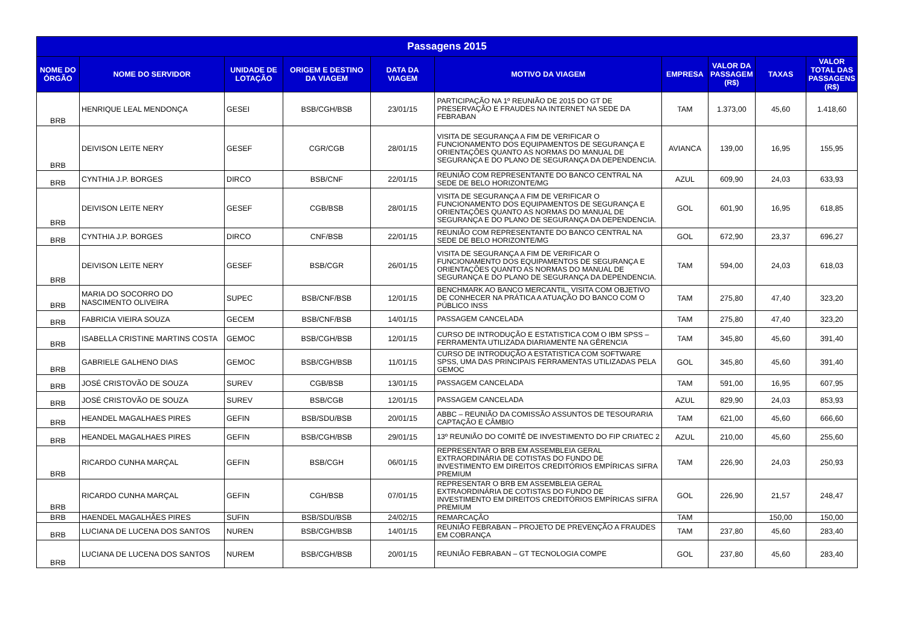| Passagens 2015 | | | | | | | | | |
| --- | --- | --- | --- | --- | --- | --- | --- | --- | --- |
| NOME DO ÓRGÃO | NOME DO SERVIDOR | UNIDADE DE LOTAÇÃO | ORIGEM E DESTINO DA VIAGEM | DATA DA VIAGEM | MOTIVO DA VIAGEM | EMPRESA | VALOR DA PASSAGEM (R$) | TAXAS | VALOR TOTAL DAS PASSAGENS (R$) |
| BRB | HENRIQUE LEAL MENDONÇA | GESEI | BSB/CGH/BSB | 23/01/15 | PARTICIPAÇÃO NA 1º REUNIÃO DE 2015 DO GT DE PRESERVAÇÃO E FRAUDES NA INTERNET NA SEDE DA FEBRABAN | TAM | 1.373,00 | 45,60 | 1.418,60 |
| BRB | DEIVISON LEITE NERY | GESEF | CGR/CGB | 28/01/15 | VISITA DE SEGURANÇA A FIM DE VERIFICAR O FUNCIONAMENTO DOS EQUIPAMENTOS DE SEGURANÇA E ORIENTAÇÕES QUANTO AS NORMAS DO MANUAL DE SEGURANÇA E DO PLANO DE SEGURANÇA DA DEPENDENCIA. | AVIANCA | 139,00 | 16,95 | 155,95 |
| BRB | CYNTHIA J.P. BORGES | DIRCO | BSB/CNF | 22/01/15 | REUNIÃO COM REPRESENTANTE DO BANCO CENTRAL NA SEDE DE BELO HORIZONTE/MG | AZUL | 609,90 | 24,03 | 633,93 |
| BRB | DEIVISON LEITE NERY | GESEF | CGB/BSB | 28/01/15 | VISITA DE SEGURANÇA A FIM DE VERIFICAR O FUNCIONAMENTO DOS EQUIPAMENTOS DE SEGURANÇA E ORIENTAÇÕES QUANTO AS NORMAS DO MANUAL DE SEGURANÇA E DO PLANO DE SEGURANÇA DA DEPENDENCIA. | GOL | 601,90 | 16,95 | 618,85 |
| BRB | CYNTHIA J.P. BORGES | DIRCO | CNF/BSB | 22/01/15 | REUNIÃO COM REPRESENTANTE DO BANCO CENTRAL NA SEDE DE BELO HORIZONTE/MG | GOL | 672,90 | 23,37 | 696,27 |
| BRB | DEIVISON LEITE NERY | GESEF | BSB/CGR | 26/01/15 | VISITA DE SEGURANÇA A FIM DE VERIFICAR O FUNCIONAMENTO DOS EQUIPAMENTOS DE SEGURANÇA E ORIENTAÇÕES QUANTO AS NORMAS DO MANUAL DE SEGURANÇA E DO PLANO DE SEGURANÇA DA DEPENDENCIA. | TAM | 594,00 | 24,03 | 618,03 |
| BRB | MARIA DO SOCORRO DO NASCIMENTO OLIVEIRA | SUPEC | BSB/CNF/BSB | 12/01/15 | BENCHMARK AO BANCO MERCANTIL, VISITA COM OBJETIVO DE CONHECER NA PRÁTICA A ATUAÇÃO DO BANCO COM O PÚBLICO INSS | TAM | 275,80 | 47,40 | 323,20 |
| BRB | FABRICIA VIEIRA SOUZA | GECEM | BSB/CNF/BSB | 14/01/15 | PASSAGEM CANCELADA | TAM | 275,80 | 47,40 | 323,20 |
| BRB | ISABELLA CRISTINE MARTINS COSTA | GEMOC | BSB/CGH/BSB | 12/01/15 | CURSO DE INTRODUÇÃO E ESTATISTICA COM O IBM SPSS – FERRAMENTA UTILIZADA DIARIAMENTE NA GÊRENCIA | TAM | 345,80 | 45,60 | 391,40 |
| BRB | GABRIELE GALHENO DIAS | GEMOC | BSB/CGH/BSB | 11/01/15 | CURSO DE INTRODUÇÃO A ESTATISTICA COM SOFTWARE SPSS, UMA DAS PRINCIPAIS FERRAMENTAS UTILIZADAS PELA GEMOC | GOL | 345,80 | 45,60 | 391,40 |
| BRB | JOSÉ CRISTOVÃO DE SOUZA | SUREV | CGB/BSB | 13/01/15 | PASSAGEM CANCELADA | TAM | 591,00 | 16,95 | 607,95 |
| BRB | JOSÉ CRISTOVÃO DE SOUZA | SUREV | BSB/CGB | 12/01/15 | PASSAGEM CANCELADA | AZUL | 829,90 | 24,03 | 853,93 |
| BRB | HEANDEL MAGALHAES PIRES | GEFIN | BSB/SDU/BSB | 20/01/15 | ABBC – REUNIÃO DA COMISSÃO ASSUNTOS DE TESOURARIA CAPTAÇÃO E CÂMBIO | TAM | 621,00 | 45,60 | 666,60 |
| BRB | HEANDEL MAGALHAES PIRES | GEFIN | BSB/CGH/BSB | 29/01/15 | 13º REUNIÃO DO COMITÊ DE INVESTIMENTO DO FIP CRIATEC 2 | AZUL | 210,00 | 45,60 | 255,60 |
| BRB | RICARDO CUNHA MARÇAL | GEFIN | BSB/CGH | 06/01/15 | REPRESENTAR O BRB EM ASSEMBLEIA GERAL EXTRAORDINÁRIA DE COTISTAS DO FUNDO DE INVESTIMENTO EM DIREITOS CREDITÓRIOS EMPÍRICAS SIFRA PREMIUM | TAM | 226,90 | 24,03 | 250,93 |
| BRB | RICARDO CUNHA MARÇAL | GEFIN | CGH/BSB | 07/01/15 | REPRESENTAR O BRB EM ASSEMBLEIA GERAL EXTRAORDINÁRIA DE COTISTAS DO FUNDO DE INVESTIMENTO EM DIREITOS CREDITÓRIOS EMPÍRICAS SIFRA PREMIUM | GOL | 226,90 | 21,57 | 248,47 |
| BRB | HAENDEL MAGALHÃES PIRES | SUFIN | BSB/SDU/BSB | 24/02/15 | REMARCAÇÃO | TAM | | 150,00 | 150,00 |
| BRB | LUCIANA DE LUCENA DOS SANTOS | NUREN | BSB/CGH/BSB | 14/01/15 | REUNIÃO FEBRABAN – PROJETO DE PREVENÇÃO A FRAUDES EM COBRANÇA | TAM | 237,80 | 45,60 | 283,40 |
| BRB | LUCIANA DE LUCENA DOS SANTOS | NUREM | BSB/CGH/BSB | 20/01/15 | REUNIÃO FEBRABAN – GT TECNOLOGIA COMPE | GOL | 237,80 | 45,60 | 283,40 |